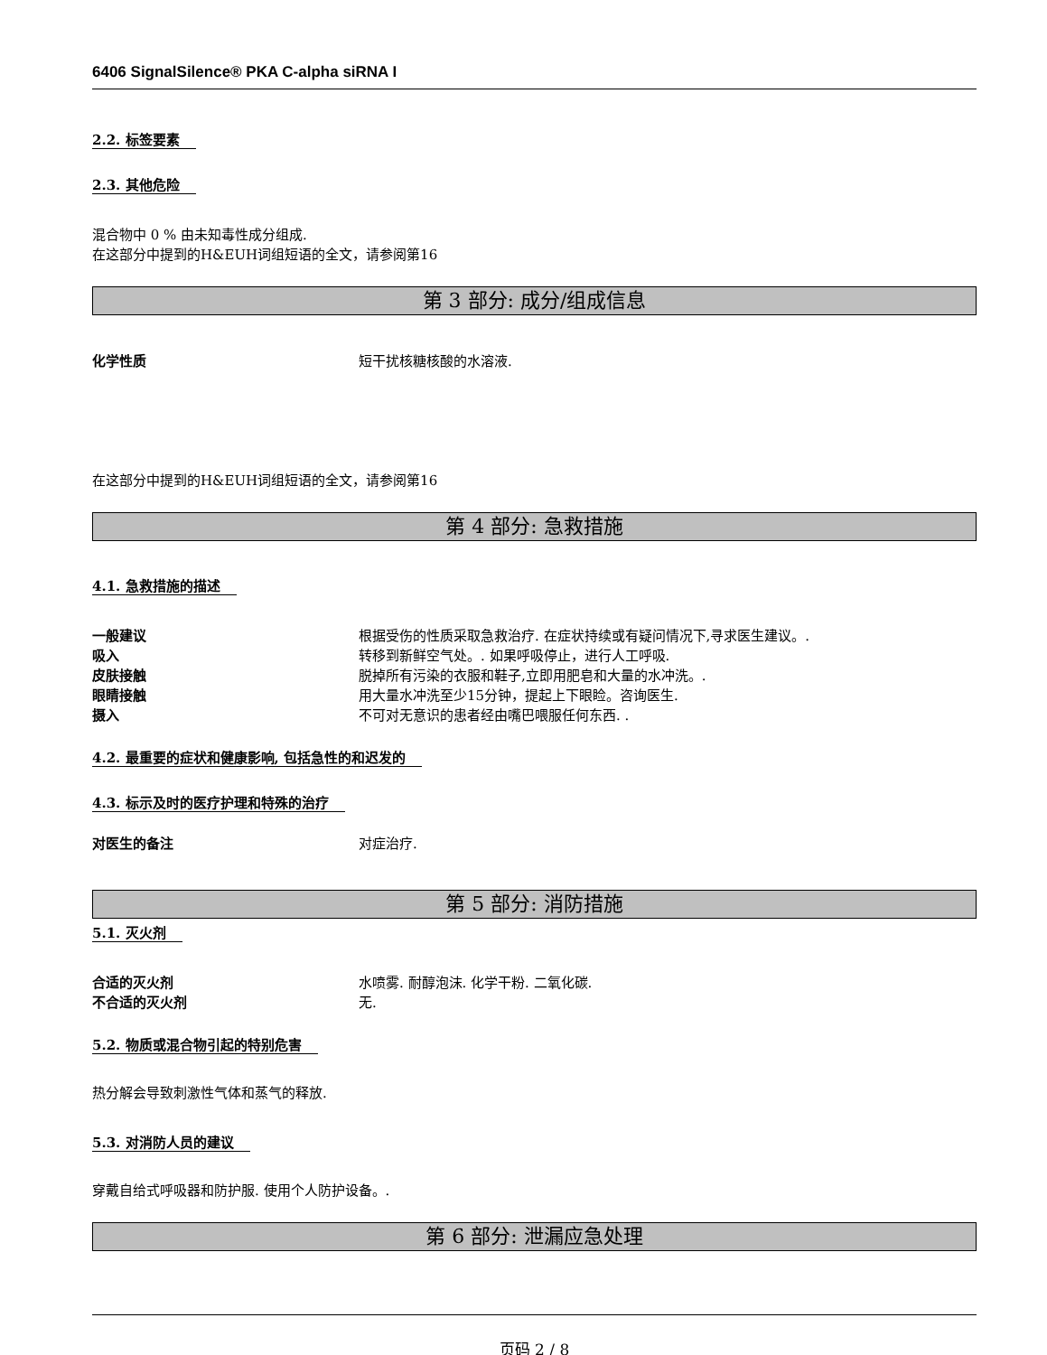6406 SignalSilence® PKA C-alpha siRNA I
2.2. 标签要素
2.3. 其他危险
混合物中 0 % 由未知毒性成分组成.
在这部分中提到的H&EUH词组短语的全文，请参阅第16
第 3 部分: 成分/组成信息
化学性质 短干扰核糖核酸的水溶液.
在这部分中提到的H&EUH词组短语的全文，请参阅第16
第 4 部分: 急救措施
4.1. 急救措施的描述
一般建议 根据受伤的性质采取急救治疗. 在症状持续或有疑问情况下,寻求医生建议。.
吸入 转移到新鲜空气处。. 如果呼吸停止，进行人工呼吸.
皮肤接触 脱掉所有污染的衣服和鞋子,立即用肥皂和大量的水冲洗。.
眼睛接触 用大量水冲洗至少15分钟，提起上下眼睑。咨询医生.
摄入 不可对无意识的患者经由嘴巴喂服任何东西. .
4.2. 最重要的症状和健康影响, 包括急性的和迟发的
4.3. 标示及时的医疗护理和特殊的治疗
对医生的备注 对症治疗.
第 5 部分: 消防措施
5.1. 灭火剂
合适的灭火剂 水喷雾. 耐醇泡沫. 化学干粉. 二氧化碳.
不合适的灭火剂 无.
5.2. 物质或混合物引起的特别危害
热分解会导致刺激性气体和蒸气的释放.
5.3. 对消防人员的建议
穿戴自给式呼吸器和防护服. 使用个人防护设备。.
第 6 部分: 泄漏应急处理
页码 2 / 8